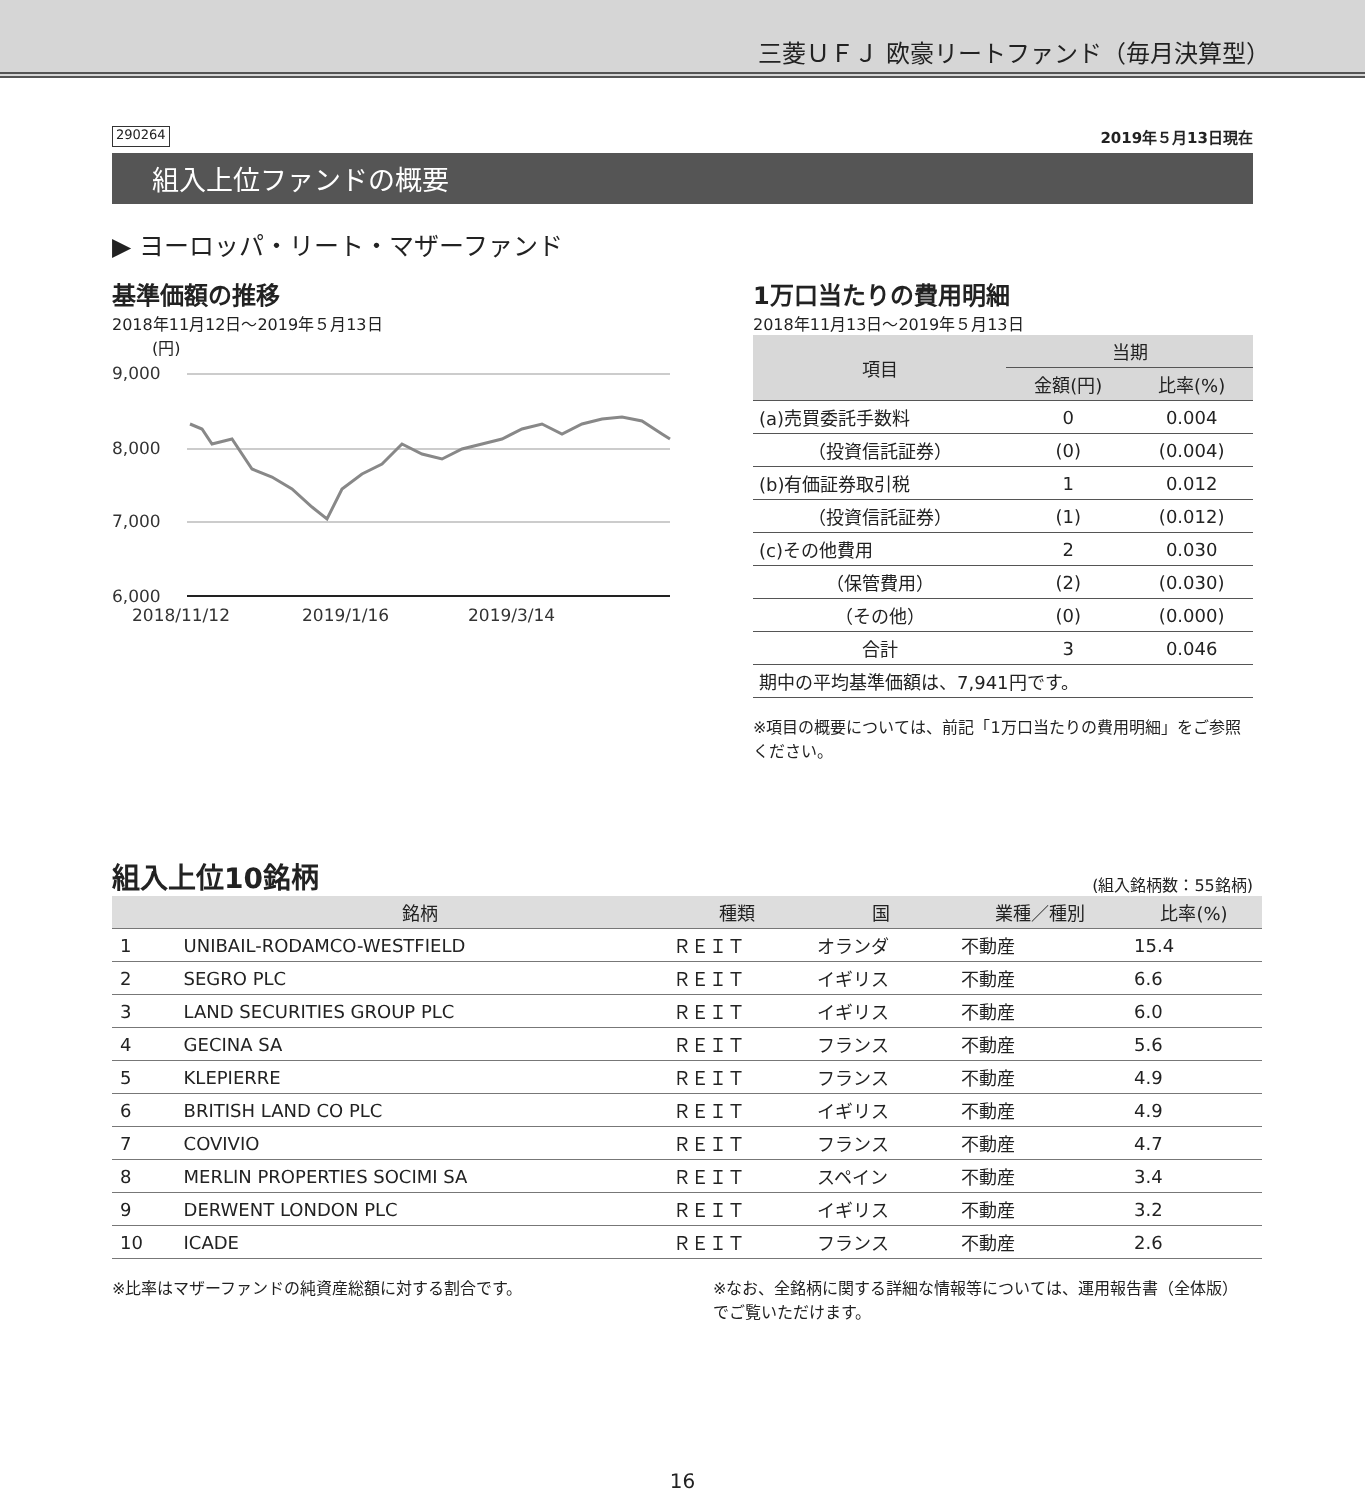三菱ＵＦＪ 欧豪リートファンド（毎月決算型）
290264 2019年５月13日現在
組入上位ファンドの概要
▶ ヨーロッパ・リート・マザーファンド
基準価額の推移
2018年11月12日～2019年５月13日
(円)
9,000
8,000
7,000
6,000
2018/11/12
2019/1/16
2019/3/14
1万口当たりの費用明細
2018年11月13日～2019年５月13日
| 項目 | 当期 | |
| --- | --- | --- |
| | 金額(円) | 比率(%) |
| (a)売買委託手数料 | 0 | 0.004 |
| （投資信託証券） | (0) | (0.004) |
| (b)有価証券取引税 | 1 | 0.012 |
| （投資信託証券） | (1) | (0.012) |
| (c)その他費用 | 2 | 0.030 |
| （保管費用） | (2) | (0.030) |
| （その他） | (0) | (0.000) |
| 合計 | 3 | 0.046 |
| 期中の平均基準価額は、7,941円です。 | | |
※項目の概要については、前記「1万口当たりの費用明細」をご参照ください。
組入上位10銘柄
(組入銘柄数：55銘柄)
| | 銘柄 | 種類 | 国 | 業種／種別 | 比率(%) |
| --- | --- | --- | --- | --- | --- |
| 1 | UNIBAIL-RODAMCO-WESTFIELD | ＲＥＩＴ | オランダ | 不動産 | 15.4 |
| 2 | SEGRO PLC | ＲＥＩＴ | イギリス | 不動産 | 6.6 |
| 3 | LAND SECURITIES GROUP PLC | ＲＥＩＴ | イギリス | 不動産 | 6.0 |
| 4 | GECINA SA | ＲＥＩＴ | フランス | 不動産 | 5.6 |
| 5 | KLEPIERRE | ＲＥＩＴ | フランス | 不動産 | 4.9 |
| 6 | BRITISH LAND CO PLC | ＲＥＩＴ | イギリス | 不動産 | 4.9 |
| 7 | COVIVIO | ＲＥＩＴ | フランス | 不動産 | 4.7 |
| 8 | MERLIN PROPERTIES SOCIMI SA | ＲＥＩＴ | スペイン | 不動産 | 3.4 |
| 9 | DERWENT LONDON PLC | ＲＥＩＴ | イギリス | 不動産 | 3.2 |
| 10 | ICADE | ＲＥＩＴ | フランス | 不動産 | 2.6 |
※比率はマザーファンドの純資産総額に対する割合です。
※なお、全銘柄に関する詳細な情報等については、運用報告書（全体版）でご覧いただけます。
16